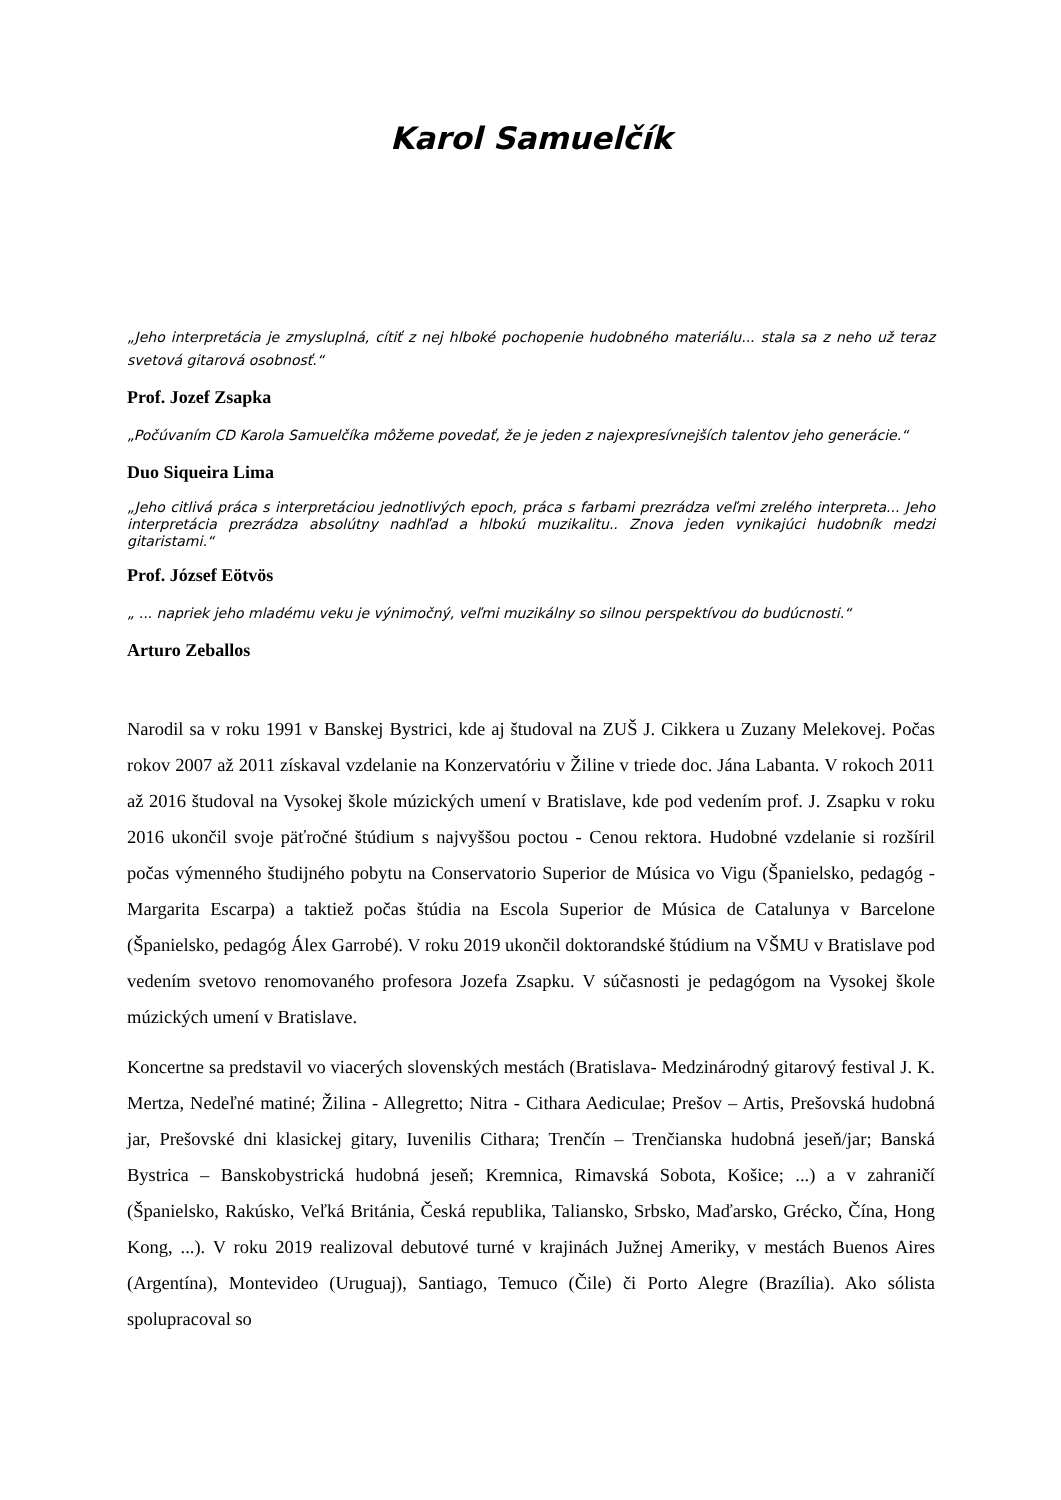Karol Samuelčík
„Jeho interpretácia je zmysluplná, cítiť z nej hlboké pochopenie hudobného materiálu... stala sa z neho už teraz svetová gitarová osobnosť.“
Prof. Jozef Zsapka
„Počúvaním CD Karola Samuelčíka môžeme povedať, že je jeden z najexpresívnejších talentov jeho generácie.“
Duo Siqueira Lima
„Jeho citlivá práca s interpretáciou jednotlivých epoch, práca s farbami prezrádza veľmi zrelého interpreta... Jeho interpretácia prezrádza absolútny nadhľad a hlbokú muzikalitu.. Znova jeden vynikajúci hudobník medzi gitaristami.“
Prof. József Eötvös
„ ... napriek jeho mladému veku je výnimočný, veľmi muzikálny so silnou perspektívou do budúcnosti.“
Arturo Zeballos
Narodil sa v roku 1991 v Banskej Bystrici, kde aj študoval na ZUŠ J. Cikkera u Zuzany Melekovej. Počas rokov 2007 až 2011 získaval vzdelanie na Konzervatóriu v Žiline v triede doc. Jána Labanta. V rokoch 2011 až 2016 študoval na Vysokej škole múzických umení v Bratislave, kde pod vedením prof. J. Zsapku v roku 2016 ukončil svoje päťročné štúdium s najvyššou poctou - Cenou rektora. Hudobné vzdelanie si rozšíril počas výmenného študijného pobytu na Conservatorio Superior de Música vo Vigu (Španielsko, pedagóg - Margarita Escarpa) a taktiež počas štúdia na Escola Superior de Música de Catalunya v Barcelone (Španielsko, pedagóg Álex Garrobé). V roku 2019 ukončil doktorandské štúdium na VŠMU v Bratislave pod vedením svetovo renomovaného profesora Jozefa Zsapku. V súčasnosti je pedagógom na Vysokej škole múzických umení v Bratislave.
Koncertne sa predstavil vo viacerých slovenských mestách (Bratislava- Medzinárodný gitarový festival J. K. Mertza, Nedeľné matiné; Žilina - Allegretto; Nitra - Cithara Aediculae; Prešov – Artis, Prešovská hudobná jar, Prešovské dni klasickej gitary, Iuvenilis Cithara; Trenčín – Trenčianska hudobná jeseň/jar; Banská Bystrica – Banskobystrická hudobná jeseň; Kremnica, Rimavská Sobota, Košice; ...) a v zahraničí (Španielsko, Rakúsko, Veľká Británia, Česká republika, Taliansko, Srbsko, Maďarsko, Grécko, Čína, Hong Kong, ...). V roku 2019 realizoval debutové turné v krajinách Južnej Ameriky, v mestách Buenos Aires (Argentína), Montevideo (Uruguaj), Santiago, Temuco (Čile) či Porto Alegre (Brazília). Ako sólista spolupracoval so